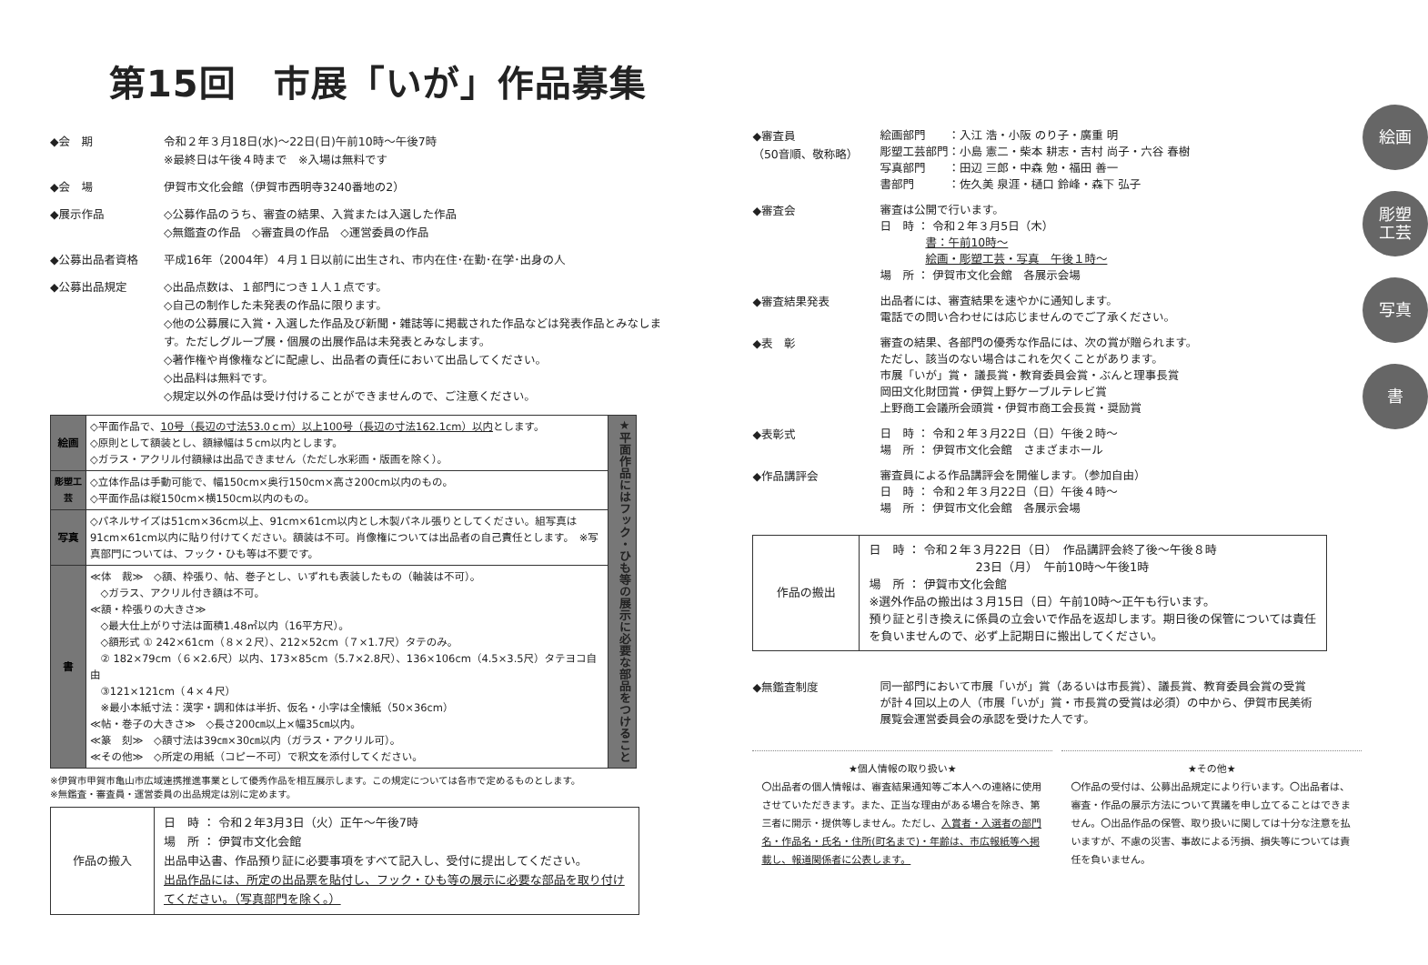第15回　市展「いが」作品募集
◆会　期 令和２年３月18日(水)～22日(日)午前10時～午後7時
※最終日は午後４時まで　※入場は無料です
◆会　場 伊賀市文化会館（伊賀市西明寺3240番地の2）
◆展示作品 ◇公募作品のうち、審査の結果、入賞または入選した作品
◇無鑑査の作品　◇審査員の作品　◇運営委員の作品
◆公募出品者資格 平成16年（2004年）４月１日以前に出生され、市内在住･在勤･在学･出身の人
◆公募出品規定 ◇出品点数は、１部門につき１人１点です。
◇自己の制作した未発表の作品に限ります。
◇他の公募展に入賞・入選した作品及び新聞・雑誌等に掲載された作品などは発表作品とみなします。ただしグループ展・個展の出展作品は未発表とみなします。
◇著作権や肖像権などに配慮し、出品者の責任において出品してください。
◇出品料は無料です。
◇規定以外の作品は受け付けることができませんので、ご注意ください。
| 絵画 | ◇平面作品で、 10号（長辺の寸法53.0ｃｍ）以上100号（長辺の寸法162.1cm）以内 とします。 ◇原則として額装とし、額縁幅は５cm以内とします。 ◇ガラス・アクリル付額縁は出品できません（ただし水彩画・版画を除く）。 | ★平面作品にはフック・ひも等の展示に必要な部品をつけること |
| 彫塑工芸 | ◇立体作品は手動可能で、幅150cm×奥行150cm×高さ200cm以内のもの。 ◇平面作品は縦150cm×横150cm以内のもの。 | |
| 写真 | ◇パネルサイズは51cm×36cm以上、91cm×61cm以内とし木製パネル張りとしてください。組写真は91cm×61cm以内に貼り付けてください。額装は不可。肖像権については出品者の自己責任とします。 ※写真部門については、フック・ひも等は不要です。 | |
| 書 | ≪体 裁≫ ◇額、枠張り、帖、巻子とし、いずれも表装したもの（軸装は不可）。 ◇ガラス、アクリル付き額は不可。 ≪額・枠張りの大きさ≫ ◇最大仕上がり寸法は面積1.48㎡以内（16平方尺）。 ◇額形式 ① 242×61cm（８×２尺）、212×52cm（７×1.7尺）タテのみ。 ② 182×79cm（６×2.6尺）以内、173×85cm（5.7×2.8尺）、136×106cm（4.5×3.5尺）タテヨコ自由 ③121×121cm（４×４尺） ※最小本紙寸法：漢字・調和体は半折、仮名・小字は全懐紙（50×36cm） ≪帖・巻子の大きさ≫ ◇長さ200㎝以上×幅35㎝以内。 ≪篆 刻≫ ◇額寸法は39㎝×30㎝以内（ガラス・アクリル可）。 ≪その他≫ ◇所定の用紙（コピー不可）で釈文を添付してください。 | |
※伊賀市甲賀市亀山市広域連携推進事業として優秀作品を相互展示します。この規定については各市で定めるものとします。
※無鑑査・審査員・運営委員の出品規定は別に定めます。
| 作品の搬入 | 日 時 ： 令和２年3月3日（火）正午～午後7時 場 所 ： 伊賀市文化会館 出品申込書、作品預り証に必要事項をすべて記入し、受付に提出してください。 出品作品には、所定の出品票を貼付し、フック・ひも等の展示に必要な部品を取り付けてください。（写真部門を除く。） |
絵画
彫塑
工芸
写真
書
◆審査員
（50音順、敬称略）
絵画部門　　：入江 浩・小阪 のり子・廣重 明
彫塑工芸部門：小島 憲二・柴本 耕志・吉村 尚子・六谷 春樹
写真部門　　：田辺 三郎・中森 勉・福田 善一
書部門　　　：佐久美 泉涯・樋口 鈴峰・森下 弘子
◆審査会
審査は公開で行います。
日　時 ： 令和２年３月5日（木）
　　　　書：午前10時～
　　　　絵画・彫塑工芸・写真　午後１時～
場　所 ： 伊賀市文化会館　各展示会場
◆審査結果発表
出品者には、審査結果を速やかに通知します。
電話での問い合わせには応じませんのでご了承ください。
◆表　彰
審査の結果、各部門の優秀な作品には、次の賞が贈られます。
ただし、該当のない場合はこれを欠くことがあります。
市展「いが」賞・ 議長賞・教育委員会賞・ぶんと理事長賞
岡田文化財団賞・伊賀上野ケーブルテレビ賞
上野商工会議所会頭賞・伊賀市商工会長賞・奨励賞
◆表彰式
日　時 ： 令和２年３月22日（日）午後２時～
場　所 ： 伊賀市文化会館　さまざまホール
◆作品講評会
審査員による作品講評会を開催します。（参加自由）
日　時 ： 令和２年３月22日（日）午後４時～
場　所 ： 伊賀市文化会館　各展示会場
| 作品の搬出 | 日 時 ： 令和２年３月22日（日） 作品講評会終了後～午後８時 23日（月） 午前10時～午後1時 場 所 ： 伊賀市文化会館 ※選外作品の搬出は３月15日（日）午前10時～正午も行います。 預り証と引き換えに係員の立会いで作品を返却します。期日後の保管については責任を負いませんので、必ず上記期日に搬出してください。 |
◆無鑑査制度
同一部門において市展「いが」賞（あるいは市長賞）、議長賞、教育委員会賞の受賞が計４回以上の人（市展「いが」賞・市長賞の受賞は必須）の中から、伊賀市民美術展覧会運営委員会の承認を受けた人です。
★個人情報の取り扱い★
〇出品者の個人情報は、審査結果通知等ご本人への連絡に使用させていただきます。また、正当な理由がある場合を除き、第三者に開示・提供等しません。ただし、入賞者・入選者の部門名・作品名・氏名・住所(町名まで)・年齢は、市広報紙等へ掲載し、報道関係者に公表します。
★その他★
〇作品の受付は、公募出品規定により行います。〇出品者は、審査・作品の展示方法について異議を申し立てることはできません。〇出品作品の保管、取り扱いに関しては十分な注意を払いますが、不慮の災害、事故による汚損、損失等については責任を負いません。